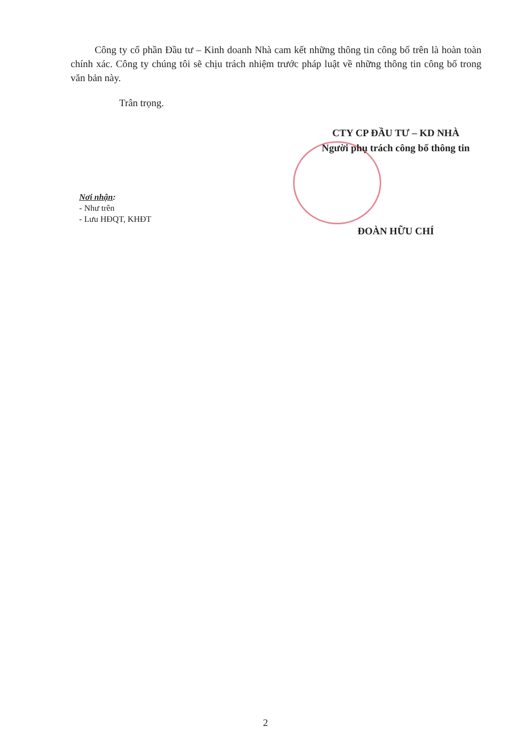Công ty cổ phần Đầu tư – Kinh doanh Nhà cam kết những thông tin công bố trên là hoàn toàn chính xác. Công ty chúng tôi sẽ chịu trách nhiệm trước pháp luật về những thông tin công bố trong văn bản này.
Trân trọng.
CTY CP ĐẦU TƯ – KD NHÀ
Người phụ trách công bố thông tin
ĐOÀN HỮU CHÍ
Nơi nhận:
- Như trên
- Lưu HĐQT, KHĐT
2